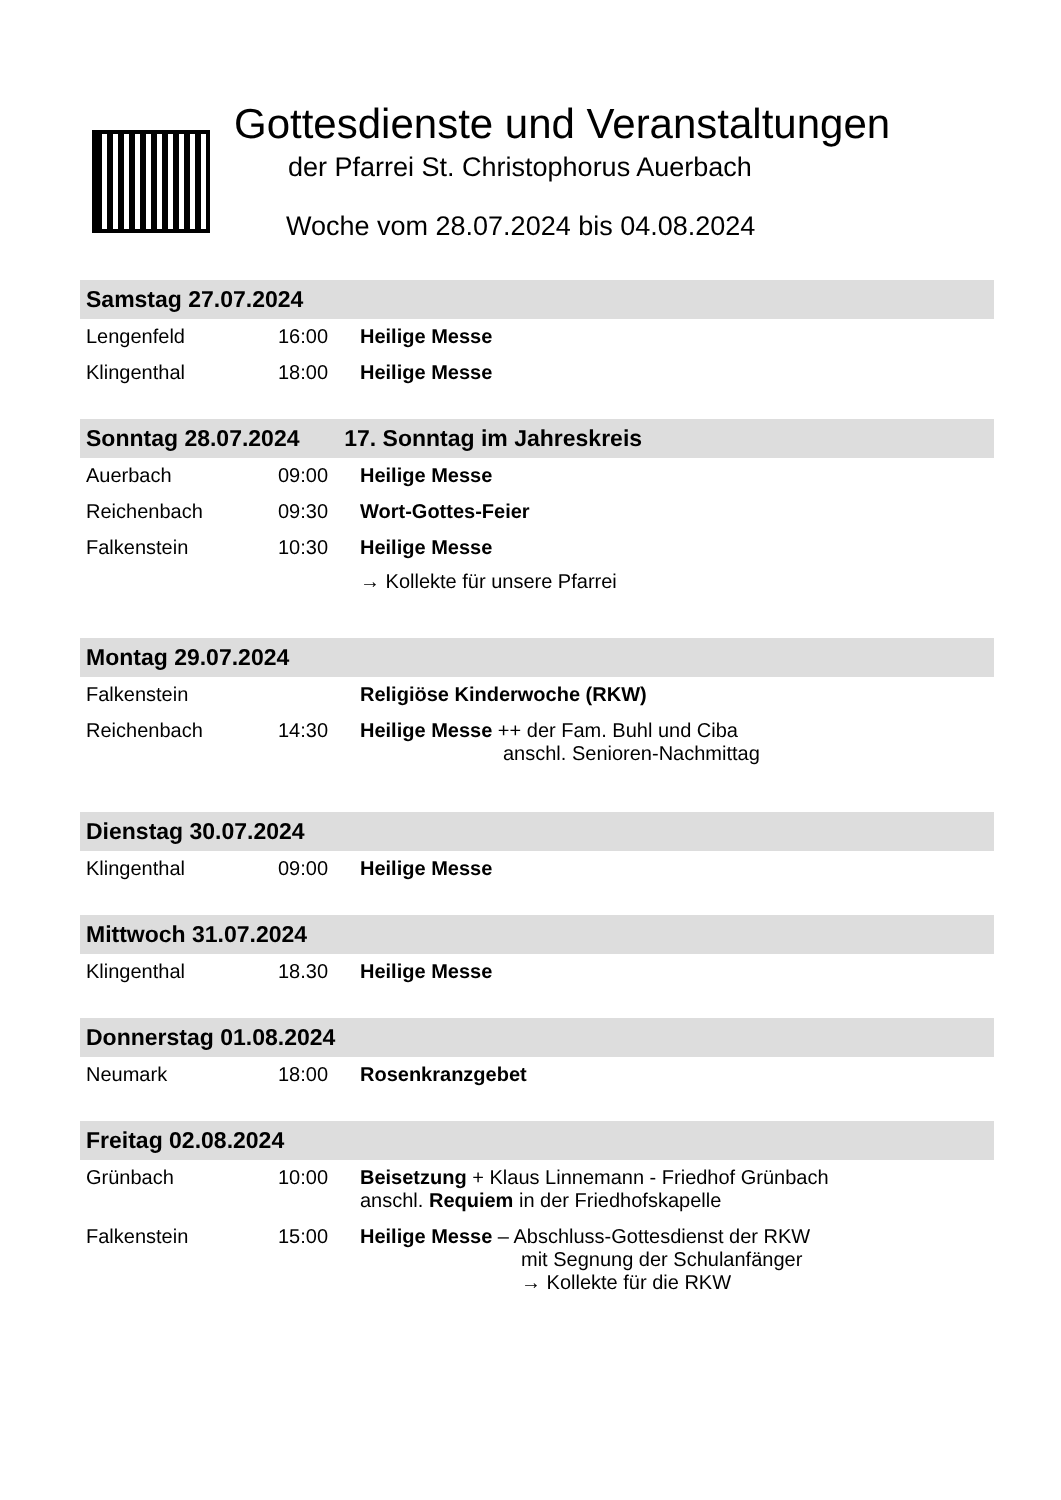Gottesdienste und Veranstaltungen
der Pfarrei St. Christophorus Auerbach
Woche vom 28.07.2024 bis 04.08.2024
| Samstag 27.07.2024 | | |
| --- | --- | --- |
| Lengenfeld | 16:00 | Heilige Messe |
| Klingenthal | 18:00 | Heilige Messe |
| Sonntag 28.07.2024 17. Sonntag im Jahreskreis | | |
| Auerbach | 09:00 | Heilige Messe |
| Reichenbach | 09:30 | Wort-Gottes-Feier |
| Falkenstein | 10:30 | Heilige Messe → Kollekte für unsere Pfarrei |
| Montag 29.07.2024 | | |
| Falkenstein | | Religiöse Kinderwoche (RKW) |
| Reichenbach | 14:30 | Heilige Messe ++ der Fam. Buhl und Ciba anschl. Senioren-Nachmittag |
| Dienstag 30.07.2024 | | |
| Klingenthal | 09:00 | Heilige Messe |
| Mittwoch 31.07.2024 | | |
| Klingenthal | 18.30 | Heilige Messe |
| Donnerstag 01.08.2024 | | |
| Neumark | 18:00 | Rosenkranzgebet |
| Freitag 02.08.2024 | | |
| Grünbach | 10:00 | Beisetzung + Klaus Linnemann - Friedhof Grünbach anschl. Requiem in der Friedhofskapelle |
| Falkenstein | 15:00 | Heilige Messe – Abschluss-Gottesdienst der RKW mit Segnung der Schulanfänger → Kollekte für die RKW |